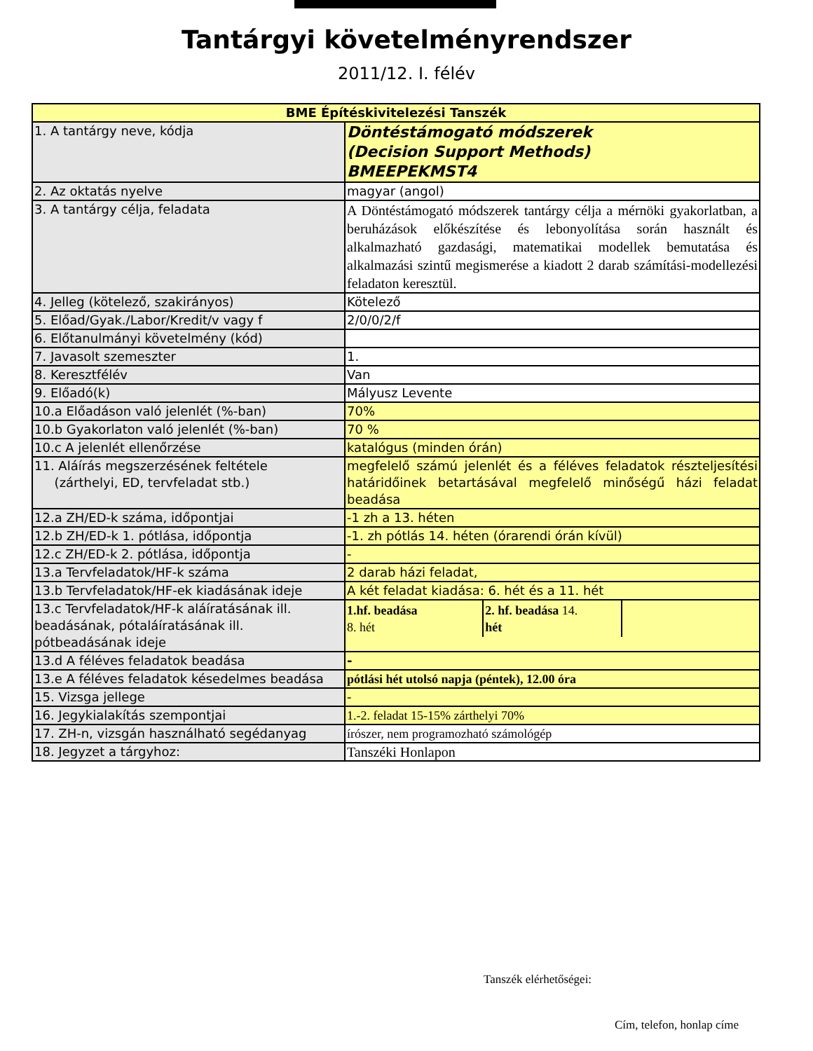Tantárgyi követelményrendszer
2011/12. I. félév
| BME Építéskivitelezési Tanszék | |
| --- | --- |
| 1. A tantárgy neve, kódja | Döntéstámogató módszerek (Decision Support Methods) BMEEPEKMST4 |
| 2. Az oktatás nyelve | magyar (angol) |
| 3. A tantárgy célja, feladata | A Döntéstámogató módszerek tantárgy célja a mérnöki gyakorlatban, a beruházások előkészítése és lebonyolítása során használt és alkalmazható gazdasági, matematikai modellek bemutatása és alkalmazási szintű megismerése a kiadott 2 darab számítási-modellezési feladaton keresztül. |
| 4. Jelleg (kötelező, szakirányos) | Kötelező |
| 5. Előad/Gyak./Labor/Kredit/v vagy f | 2/0/0/2/f |
| 6. Előtanulmányi követelmény (kód) | |
| 7. Javasolt szemeszter | 1. |
| 8. Keresztfélév | Van |
| 9. Előadó(k) | Mályusz Levente |
| 10.a Előadáson való jelenlét (%-ban) | 70% |
| 10.b Gyakorlaton való jelenlét (%-ban) | 70 % |
| 10.c A jelenlét ellenőrzése | katalógus (minden órán) |
| 11. Aláírás megszerzésének feltétele (zárthelyi, ED, tervfeladat stb.) | megfelelő számú jelenlét és a féléves feladatok részteljesítési határidőinek betartásával megfelelő minőségű házi feladat beadása |
| 12.a ZH/ED-k száma, időpontjai | -1 zh a 13. héten |
| 12.b ZH/ED-k 1. pótlása, időpontja | -1. zh pótlás 14. héten (órarendi órán kívül) |
| 12.c ZH/ED-k 2. pótlása, időpontja | - |
| 13.a Tervfeladatok/HF-k száma | 2 darab házi feladat, |
| 13.b Tervfeladatok/HF-ek kiadásának ideje | A két feladat kiadása: 6. hét és a 11. hét |
| 13.c Tervfeladatok/HF-k aláíratásának ill. beadásának, pótaláíratásának ill. pótbeadásának ideje | 1.hf. beadása 8. hét 2. hf. beadása 14. hét |
| 13.d A féléves feladatok beadása | - |
| 13.e A féléves feladatok késedelmes beadása | pótlási hét utolsó napja (péntek), 12.00 óra |
| 15. Vizsga jellege | - |
| 16. Jegykialakítás szempontjai | 1.-2. feladat 15-15% zárthelyi 70% |
| 17. ZH-n, vizsgán használható segédanyag | írószer, nem programozható számológép |
| 18. Jegyzet a tárgyhoz: | Tanszéki Honlapon |
Tanszék elérhetőségei:
Cím, telefon, honlap címe